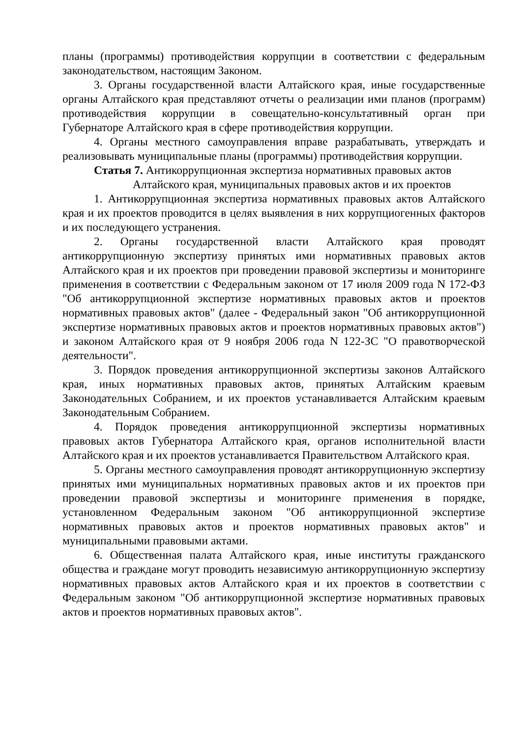планы (программы) противодействия коррупции в соответствии с федеральным законодательством, настоящим Законом.
3. Органы государственной власти Алтайского края, иные государственные органы Алтайского края представляют отчеты о реализации ими планов (программ) противодействия коррупции в совещательно-консультативный орган при Губернаторе Алтайского края в сфере противодействия коррупции.
4. Органы местного самоуправления вправе разрабатывать, утверждать и реализовывать муниципальные планы (программы) противодействия коррупции.
Статья 7. Антикоррупционная экспертиза нормативных правовых актов
Алтайского края, муниципальных правовых актов и их проектов
1. Антикоррупционная экспертиза нормативных правовых актов Алтайского края и их проектов проводится в целях выявления в них коррупциогенных факторов и их последующего устранения.
2. Органы государственной власти Алтайского края проводят антикоррупционную экспертизу принятых ими нормативных правовых актов Алтайского края и их проектов при проведении правовой экспертизы и мониторинге применения в соответствии с Федеральным законом от 17 июля 2009 года N 172-ФЗ "Об антикоррупционной экспертизе нормативных правовых актов и проектов нормативных правовых актов" (далее - Федеральный закон "Об антикоррупционной экспертизе нормативных правовых актов и проектов нормативных правовых актов") и законом Алтайского края от 9 ноября 2006 года N 122-ЗС "О правотворческой деятельности".
3. Порядок проведения антикоррупционной экспертизы законов Алтайского края, иных нормативных правовых актов, принятых Алтайским краевым Законодательных Собранием, и их проектов устанавливается Алтайским краевым Законодательным Собранием.
4. Порядок проведения антикоррупционной экспертизы нормативных правовых актов Губернатора Алтайского края, органов исполнительной власти Алтайского края и их проектов устанавливается Правительством Алтайского края.
5. Органы местного самоуправления проводят антикоррупционную экспертизу принятых ими муниципальных нормативных правовых актов и их проектов при проведении правовой экспертизы и мониторинге применения в порядке, установленном Федеральным законом "Об антикоррупционной экспертизе нормативных правовых актов и проектов нормативных правовых актов" и муниципальными правовыми актами.
6. Общественная палата Алтайского края, иные институты гражданского общества и граждане могут проводить независимую антикоррупционную экспертизу нормативных правовых актов Алтайского края и их проектов в соответствии с Федеральным законом "Об антикоррупционной экспертизе нормативных правовых актов и проектов нормативных правовых актов".